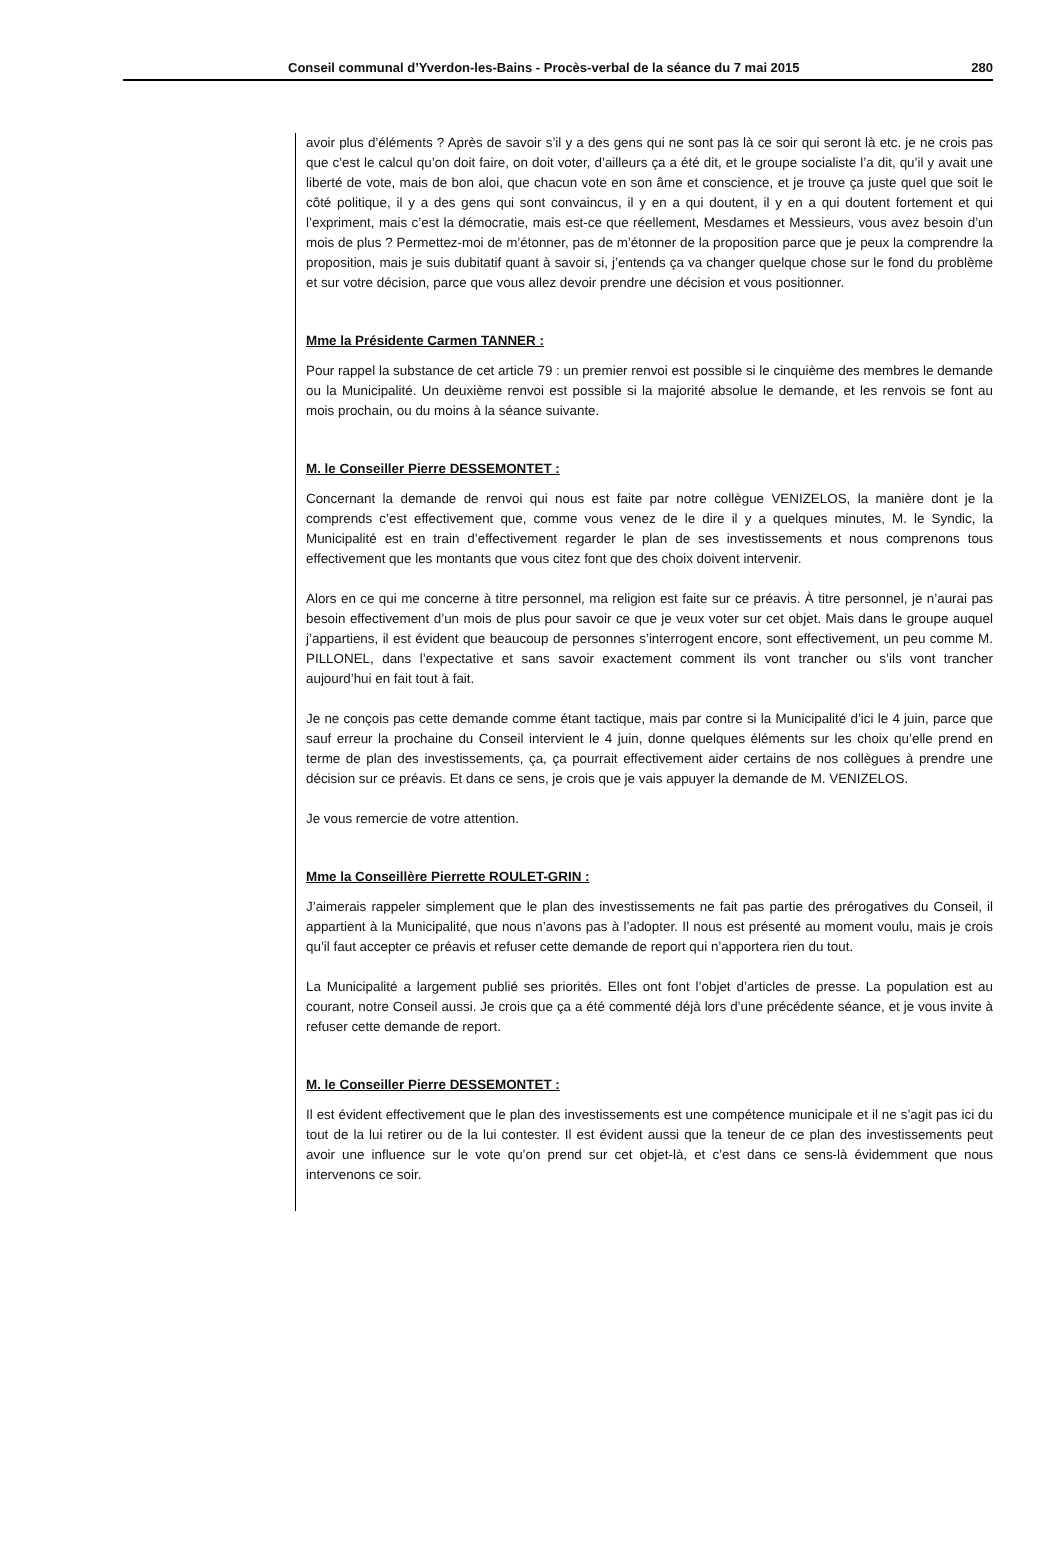Conseil communal d’Yverdon-les-Bains - Procès-verbal de la séance du 7 mai 2015 280
avoir plus d’éléments ? Après de savoir s’il y a des gens qui ne sont pas là ce soir qui seront là etc. je ne crois pas que c’est le calcul qu’on doit faire, on doit voter, d’ailleurs ça a été dit, et le groupe socialiste l’a dit, qu’il y avait une liberté de vote, mais de bon aloi, que chacun vote en son âme et conscience, et je trouve ça juste quel que soit le côté politique, il y a des gens qui sont convaincus, il y en a qui doutent, il y en a qui doutent fortement et qui l’expriment, mais c’est la démocratie, mais est-ce que réellement, Mesdames et Messieurs, vous avez besoin d’un mois de plus ? Permettez-moi de m’étonner, pas de m’étonner de la proposition parce que je peux la comprendre la proposition, mais je suis dubitatif quant à savoir si, j’entends ça va changer quelque chose sur le fond du problème et sur votre décision, parce que vous allez devoir prendre une décision et vous positionner.
Mme la Présidente Carmen TANNER :
Pour rappel la substance de cet article 79 : un premier renvoi est possible si le cinquième des membres le demande ou la Municipalité. Un deuxième renvoi est possible si la majorité absolue le demande, et les renvois se font au mois prochain, ou du moins à la séance suivante.
M. le Conseiller Pierre DESSEMONTET :
Concernant la demande de renvoi qui nous est faite par notre collègue VENIZELOS, la manière dont je la comprends c’est effectivement que, comme vous venez de le dire il y a quelques minutes, M. le Syndic, la Municipalité est en train d’effectivement regarder le plan de ses investissements et nous comprenons tous effectivement que les montants que vous citez font que des choix doivent intervenir.
Alors en ce qui me concerne à titre personnel, ma religion est faite sur ce préavis. À titre personnel, je n’aurai pas besoin effectivement d’un mois de plus pour savoir ce que je veux voter sur cet objet. Mais dans le groupe auquel j’appartiens, il est évident que beaucoup de personnes s’interrogent encore, sont effectivement, un peu comme M. PILLONEL, dans l’expectative et sans savoir exactement comment ils vont trancher ou s’ils vont trancher aujourd’hui en fait tout à fait.
Je ne conçois pas cette demande comme étant tactique, mais par contre si la Municipalité d’ici le 4 juin, parce que sauf erreur la prochaine du Conseil intervient le 4 juin, donne quelques éléments sur les choix qu’elle prend en terme de plan des investissements, ça, ça pourrait effectivement aider certains de nos collègues à prendre une décision sur ce préavis. Et dans ce sens, je crois que je vais appuyer la demande de M. VENIZELOS.
Je vous remercie de votre attention.
Mme la Conseillère Pierrette ROULET-GRIN :
J’aimerais rappeler simplement que le plan des investissements ne fait pas partie des prérogatives du Conseil, il appartient à la Municipalité, que nous n’avons pas à l’adopter. Il nous est présenté au moment voulu, mais je crois qu’il faut accepter ce préavis et refuser cette demande de report qui n’apportera rien du tout.
La Municipalité a largement publié ses priorités. Elles ont font l’objet d’articles de presse. La population est au courant, notre Conseil aussi. Je crois que ça a été commenté déjà lors d’une précédente séance, et je vous invite à refuser cette demande de report.
M. le Conseiller Pierre DESSEMONTET :
Il est évident effectivement que le plan des investissements est une compétence municipale et il ne s’agit pas ici du tout de la lui retirer ou de la lui contester. Il est évident aussi que la teneur de ce plan des investissements peut avoir une influence sur le vote qu’on prend sur cet objet-là, et c’est dans ce sens-là évidemment que nous intervenons ce soir.